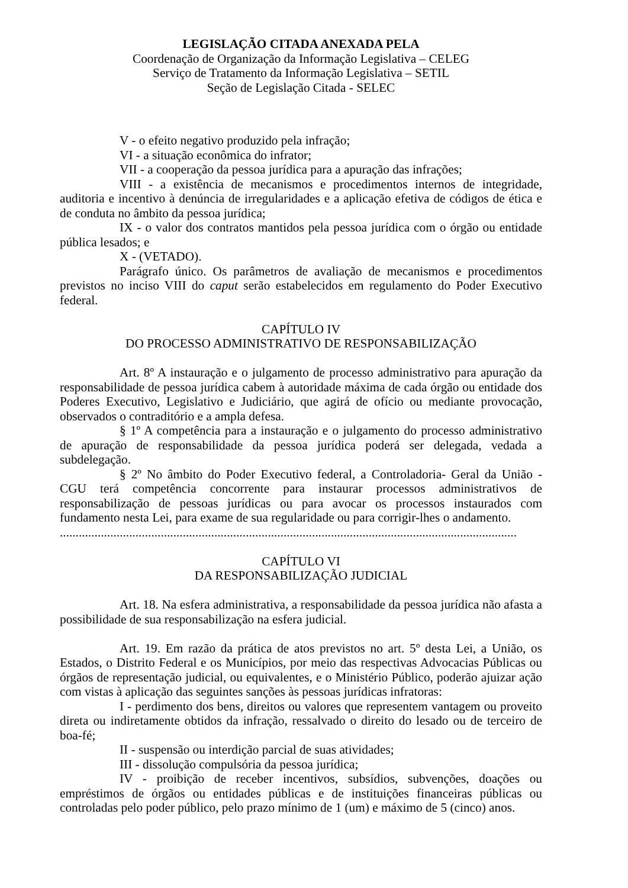LEGISLAÇÃO CITADA ANEXADA PELA
Coordenação de Organização da Informação Legislativa – CELEG
Serviço de Tratamento da Informação Legislativa – SETIL
Seção de Legislação Citada - SELEC
V - o efeito negativo produzido pela infração;
VI - a situação econômica do infrator;
VII - a cooperação da pessoa jurídica para a apuração das infrações;
VIII - a existência de mecanismos e procedimentos internos de integridade, auditoria e incentivo à denúncia de irregularidades e a aplicação efetiva de códigos de ética e de conduta no âmbito da pessoa jurídica;
IX - o valor dos contratos mantidos pela pessoa jurídica com o órgão ou entidade pública lesados; e
X - (VETADO).
Parágrafo único. Os parâmetros de avaliação de mecanismos e procedimentos previstos no inciso VIII do caput serão estabelecidos em regulamento do Poder Executivo federal.
CAPÍTULO IV
DO PROCESSO ADMINISTRATIVO DE RESPONSABILIZAÇÃO
Art. 8º A instauração e o julgamento de processo administrativo para apuração da responsabilidade de pessoa jurídica cabem à autoridade máxima de cada órgão ou entidade dos Poderes Executivo, Legislativo e Judiciário, que agirá de ofício ou mediante provocação, observados o contraditório e a ampla defesa.
§ 1º A competência para a instauração e o julgamento do processo administrativo de apuração de responsabilidade da pessoa jurídica poderá ser delegada, vedada a subdelegação.
§ 2º No âmbito do Poder Executivo federal, a Controladoria- Geral da União - CGU terá competência concorrente para instaurar processos administrativos de responsabilização de pessoas jurídicas ou para avocar os processos instaurados com fundamento nesta Lei, para exame de sua regularidade ou para corrigir-lhes o andamento.
.................................................................................................................................................
CAPÍTULO VI
DA RESPONSABILIZAÇÃO JUDICIAL
Art. 18. Na esfera administrativa, a responsabilidade da pessoa jurídica não afasta a possibilidade de sua responsabilização na esfera judicial.
Art. 19. Em razão da prática de atos previstos no art. 5º desta Lei, a União, os Estados, o Distrito Federal e os Municípios, por meio das respectivas Advocacias Públicas ou órgãos de representação judicial, ou equivalentes, e o Ministério Público, poderão ajuizar ação com vistas à aplicação das seguintes sanções às pessoas jurídicas infratoras:
I - perdimento dos bens, direitos ou valores que representem vantagem ou proveito direta ou indiretamente obtidos da infração, ressalvado o direito do lesado ou de terceiro de boa-fé;
II - suspensão ou interdição parcial de suas atividades;
III - dissolução compulsória da pessoa jurídica;
IV - proibição de receber incentivos, subsídios, subvenções, doações ou empréstimos de órgãos ou entidades públicas e de instituições financeiras públicas ou controladas pelo poder público, pelo prazo mínimo de 1 (um) e máximo de 5 (cinco) anos.